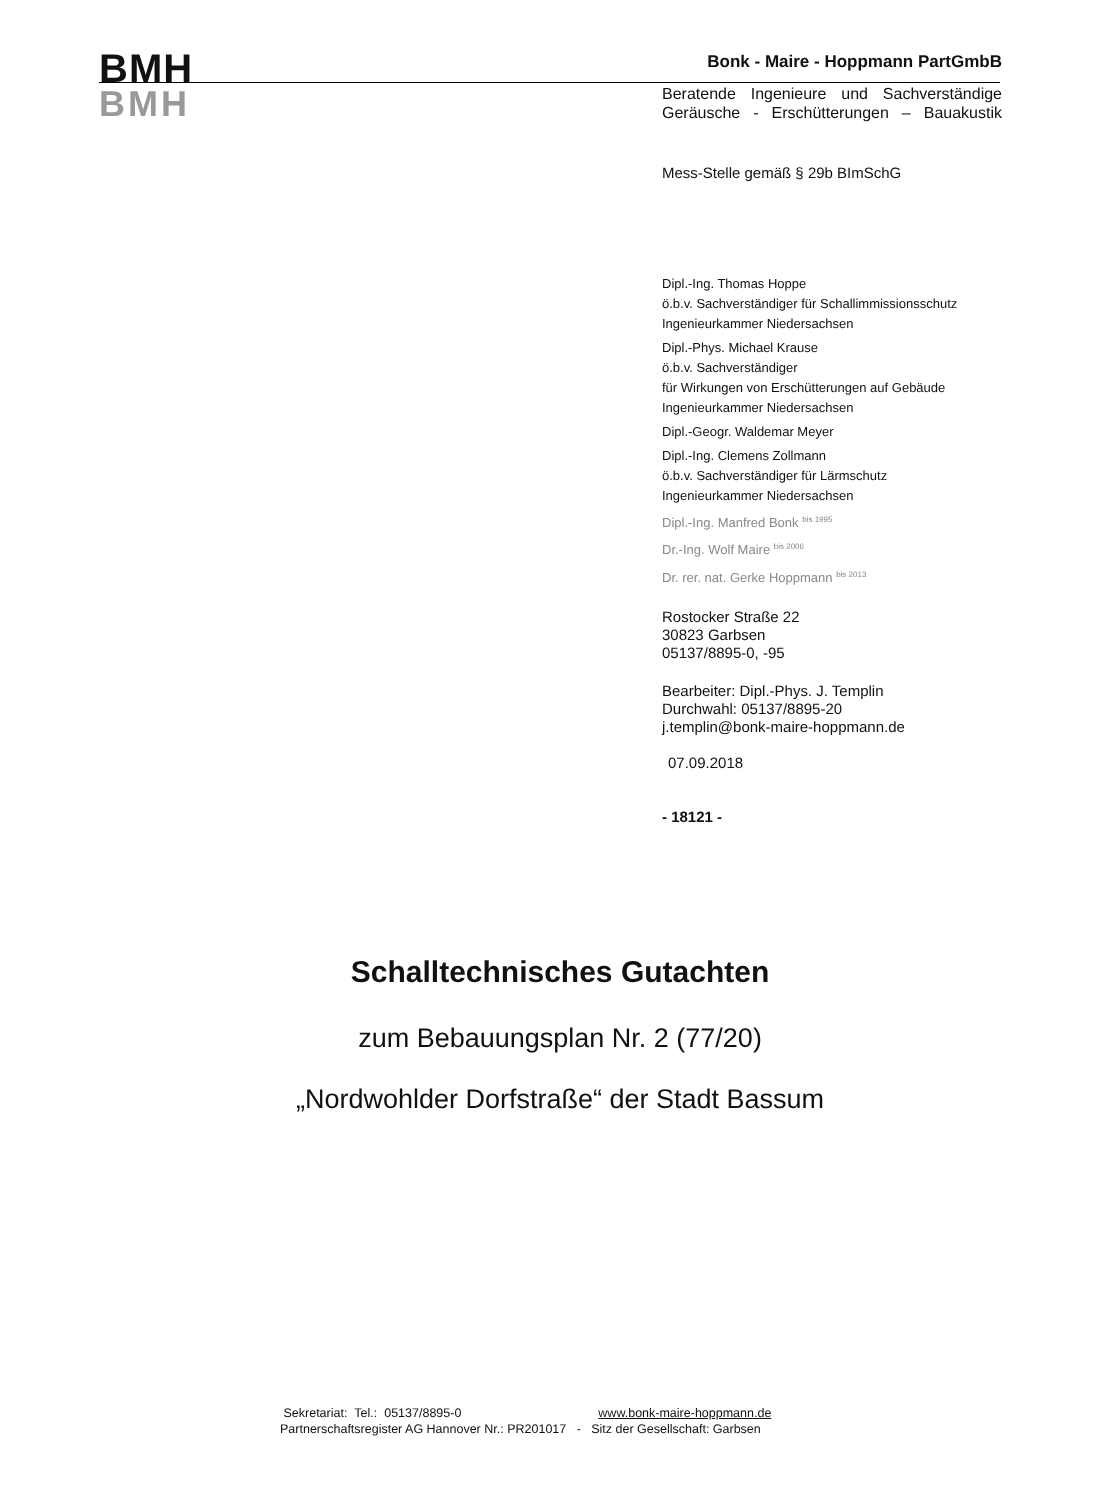BMH
BMH
Bonk - Maire - Hoppmann PartGmbB
Beratende Ingenieure und Sachverständige
Geräusche - Erschütterungen – Bauakustik
Mess-Stelle gemäß § 29b BImSchG
Dipl.-Ing. Thomas Hoppe
ö.b.v. Sachverständiger für Schallimmissionsschutz
Ingenieurkammer Niedersachsen
Dipl.-Phys. Michael Krause
ö.b.v. Sachverständiger
für Wirkungen von Erschütterungen auf Gebäude
Ingenieurkammer Niedersachsen
Dipl.-Geogr. Waldemar Meyer
Dipl.-Ing. Clemens Zollmann
ö.b.v. Sachverständiger für Lärmschutz
Ingenieurkammer Niedersachsen
Dipl.-Ing. Manfred Bonk <sup>bis 1995</sup>
Dr.-Ing. Wolf Maire <sup>bis 2006</sup>
Dr. rer. nat. Gerke Hoppmann <sup>bis 2013</sup>
Rostocker Straße 22
30823 Garbsen
05137/8895-0, -95
Bearbeiter: Dipl.-Phys. J. Templin
Durchwahl: 05137/8895-20
j.templin@bonk-maire-hoppmann.de
07.09.2018
- 18121 -
Schalltechnisches Gutachten
zum Bebauungsplan Nr. 2 (77/20)
„Nordwohlder Dorfstraße“ der Stadt Bassum
Sekretariat: Tel.: 05137/8895-0 www.bonk-maire-hoppmann.de
Partnerschaftsregister AG Hannover Nr.: PR201017 - Sitz der Gesellschaft: Garbsen